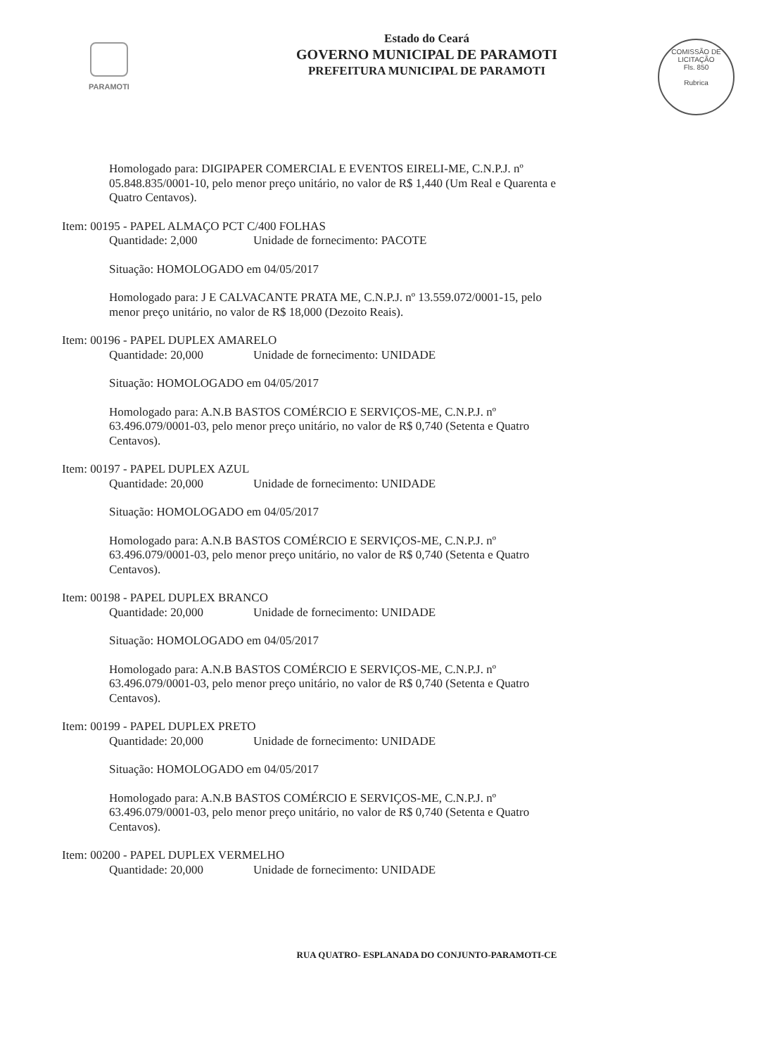PARAMOTI
Estado do Ceará
GOVERNO MUNICIPAL DE PARAMOTI
PREFEITURA MUNICIPAL DE PARAMOTI
COMISSÃO DE LICITAÇÃO
Fls. 850
Rubrica
Homologado para: DIGIPAPER COMERCIAL E EVENTOS EIRELI-ME, C.N.P.J. nº 05.848.835/0001-10, pelo menor preço unitário, no valor de R$ 1,440 (Um Real e Quarenta e Quatro Centavos).
Item: 00195 - PAPEL ALMAÇO PCT C/400 FOLHAS
Quantidade: 2,000 Unidade de fornecimento: PACOTE
Situação: HOMOLOGADO em 04/05/2017
Homologado para: J E CALVACANTE PRATA ME, C.N.P.J. nº 13.559.072/0001-15, pelo menor preço unitário, no valor de R$ 18,000 (Dezoito Reais).
Item: 00196 - PAPEL DUPLEX AMARELO
Quantidade: 20,000 Unidade de fornecimento: UNIDADE
Situação: HOMOLOGADO em 04/05/2017
Homologado para: A.N.B BASTOS COMÉRCIO E SERVIÇOS-ME, C.N.P.J. nº 63.496.079/0001-03, pelo menor preço unitário, no valor de R$ 0,740 (Setenta e Quatro Centavos).
Item: 00197 - PAPEL DUPLEX AZUL
Quantidade: 20,000 Unidade de fornecimento: UNIDADE
Situação: HOMOLOGADO em 04/05/2017
Homologado para: A.N.B BASTOS COMÉRCIO E SERVIÇOS-ME, C.N.P.J. nº 63.496.079/0001-03, pelo menor preço unitário, no valor de R$ 0,740 (Setenta e Quatro Centavos).
Item: 00198 - PAPEL DUPLEX BRANCO
Quantidade: 20,000 Unidade de fornecimento: UNIDADE
Situação: HOMOLOGADO em 04/05/2017
Homologado para: A.N.B BASTOS COMÉRCIO E SERVIÇOS-ME, C.N.P.J. nº 63.496.079/0001-03, pelo menor preço unitário, no valor de R$ 0,740 (Setenta e Quatro Centavos).
Item: 00199 - PAPEL DUPLEX PRETO
Quantidade: 20,000 Unidade de fornecimento: UNIDADE
Situação: HOMOLOGADO em 04/05/2017
Homologado para: A.N.B BASTOS COMÉRCIO E SERVIÇOS-ME, C.N.P.J. nº 63.496.079/0001-03, pelo menor preço unitário, no valor de R$ 0,740 (Setenta e Quatro Centavos).
Item: 00200 - PAPEL DUPLEX VERMELHO
Quantidade: 20,000 Unidade de fornecimento: UNIDADE
RUA QUATRO- ESPLANADA DO CONJUNTO-PARAMOTI-CE